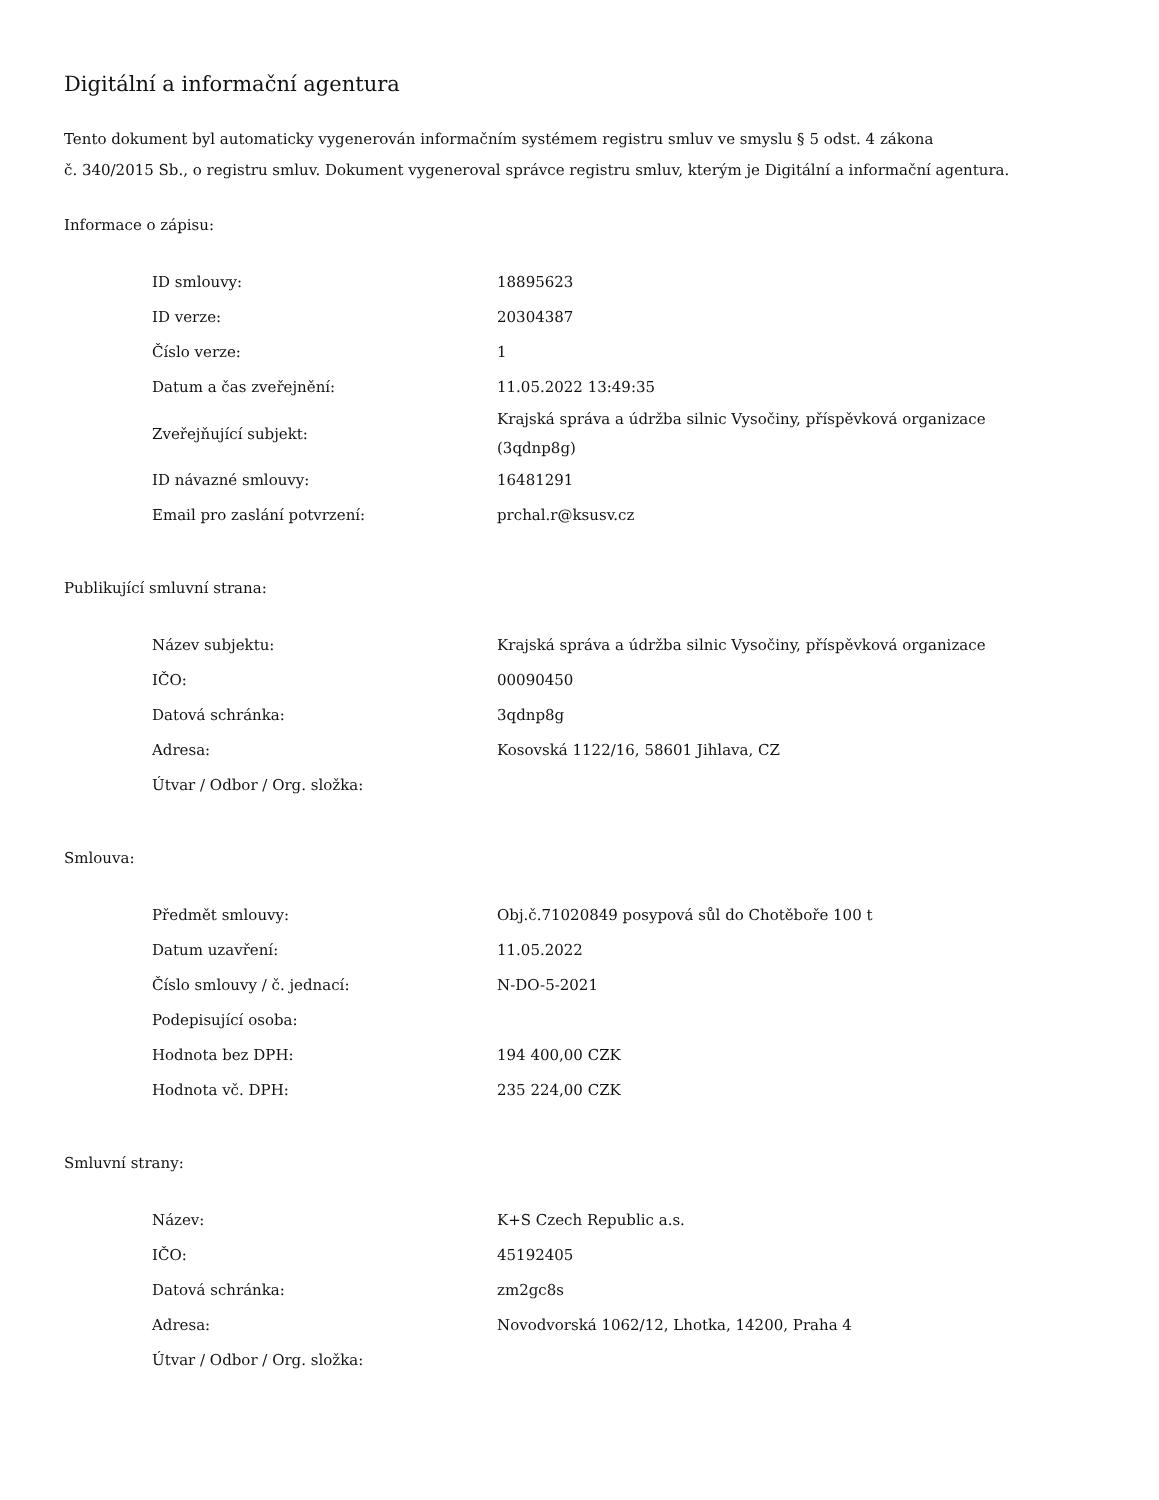Digitální a informační agentura
Tento dokument byl automaticky vygenerován informačním systémem registru smluv ve smyslu § 5 odst. 4 zákona
č. 340/2015 Sb., o registru smluv. Dokument vygeneroval správce registru smluv, kterým je Digitální a informační agentura.
Informace o zápisu:
| ID smlouvy: | 18895623 |
| ID verze: | 20304387 |
| Číslo verze: | 1 |
| Datum a čas zveřejnění: | 11.05.2022 13:49:35 |
| Zveřejňující subjekt: | Krajská správa a údržba silnic Vysočiny, příspěvková organizace (3qdnp8g) |
| ID návazné smlouvy: | 16481291 |
| Email pro zaslání potvrzení: | prchal.r@ksusv.cz |
Publikující smluvní strana:
| Název subjektu: | Krajská správa a údržba silnic Vysočiny, příspěvková organizace |
| IČO: | 00090450 |
| Datová schránka: | 3qdnp8g |
| Adresa: | Kosovská 1122/16, 58601 Jihlava, CZ |
| Útvar / Odbor / Org. složka: | |
Smlouva:
| Předmět smlouvy: | Obj.č.71020849 posypová sůl do Chotěboře 100 t |
| Datum uzavření: | 11.05.2022 |
| Číslo smlouvy / č. jednací: | N-DO-5-2021 |
| Podepisující osoba: | |
| Hodnota bez DPH: | 194 400,00 CZK |
| Hodnota vč. DPH: | 235 224,00 CZK |
Smluvní strany:
| Název: | K+S Czech Republic a.s. |
| IČO: | 45192405 |
| Datová schránka: | zm2gc8s |
| Adresa: | Novodvorská 1062/12, Lhotka, 14200, Praha 4 |
| Útvar / Odbor / Org. složka: | |